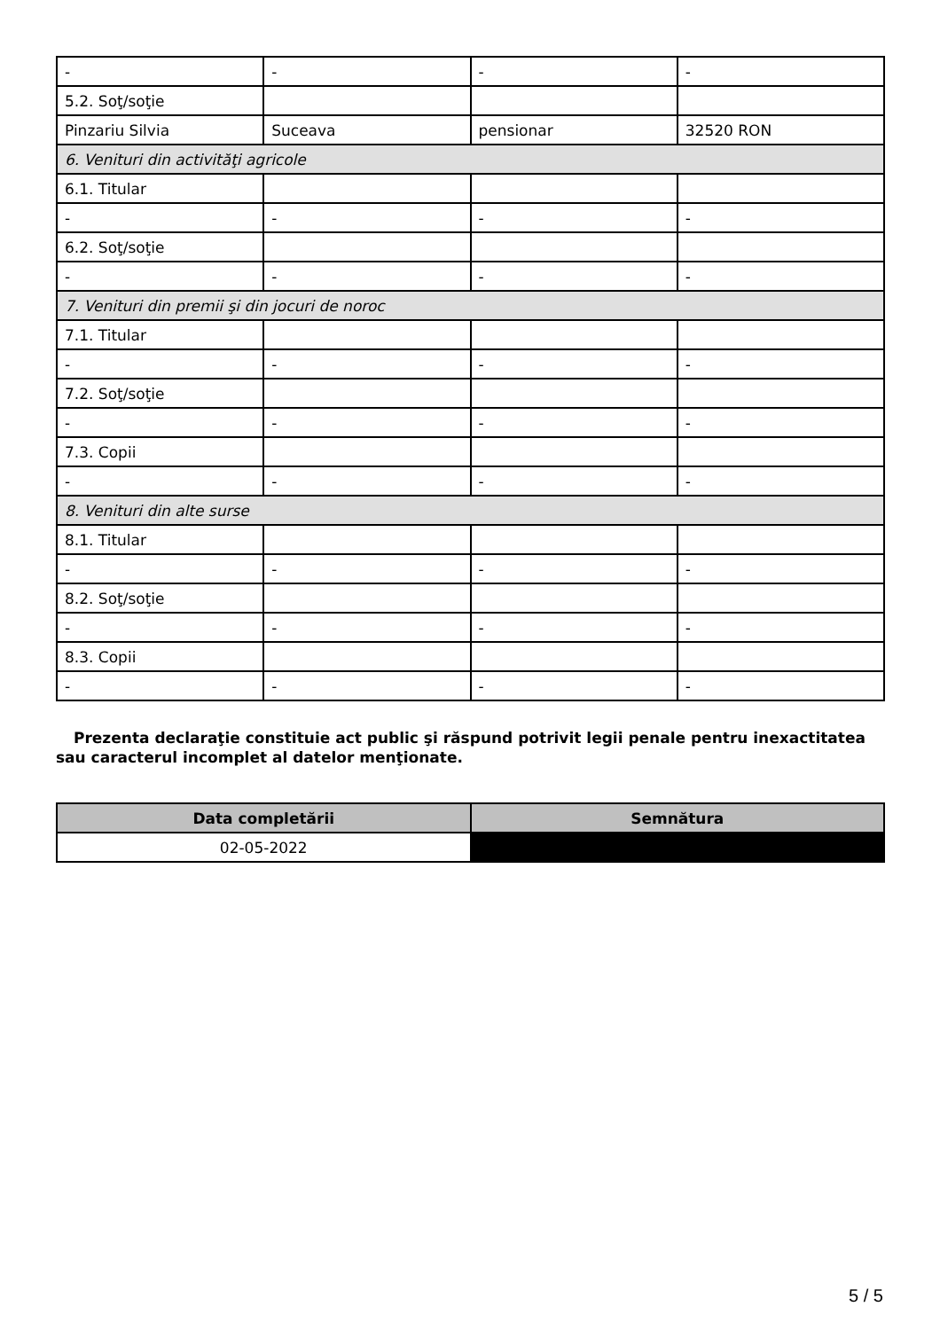| - | - | - | - |
| 5.2. Soţ/soţie | | | |
| Pinzariu Silvia | Suceava | pensionar | 32520 RON |
| 6. Venituri din activităţi agricole | | | |
| 6.1. Titular | | | |
| - | - | - | - |
| 6.2. Soţ/soţie | | | |
| - | - | - | - |
| 7. Venituri din premii şi din jocuri de noroc | | | |
| 7.1. Titular | | | |
| - | - | - | - |
| 7.2. Soţ/soţie | | | |
| - | - | - | - |
| 7.3. Copii | | | |
| - | - | - | - |
| 8. Venituri din alte surse | | | |
| 8.1. Titular | | | |
| - | - | - | - |
| 8.2. Soţ/soţie | | | |
| - | - | - | - |
| 8.3. Copii | | | |
| - | - | - | - |
Prezenta declaraţie constituie act public şi răspund potrivit legii penale pentru inexactitatea sau caracterul incomplet al datelor menţionate.
| Data completării | Semnătura |
| --- | --- |
| 02-05-2022 | |
5 / 5